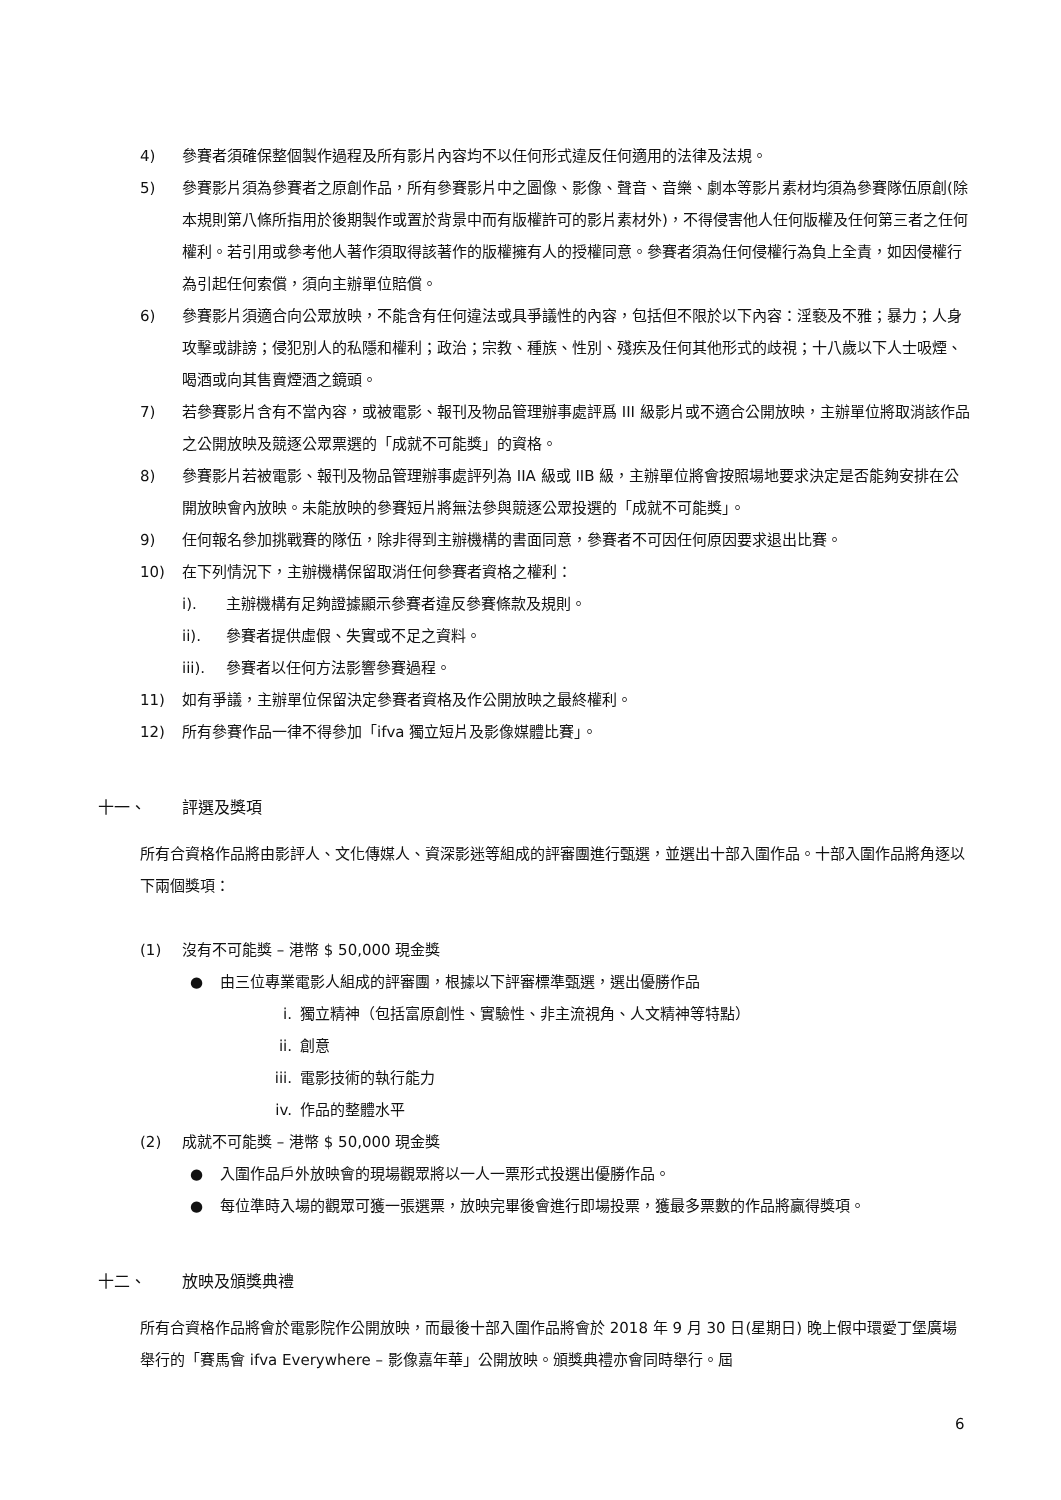4) 參賽者須確保整個製作過程及所有影片內容均不以任何形式違反任何適用的法律及法規。
5) 參賽影片須為參賽者之原創作品，所有參賽影片中之圖像、影像、聲音、音樂、劇本等影片素材均須為參賽隊伍原創(除本規則第八條所指用於後期製作或置於背景中而有版權許可的影片素材外)，不得侵害他人任何版權及任何第三者之任何權利。若引用或參考他人著作須取得該著作的版權擁有人的授權同意。參賽者須為任何侵權行為負上全責，如因侵權行為引起任何索償，須向主辦單位賠償。
6) 參賽影片須適合向公眾放映，不能含有任何違法或具爭議性的內容，包括但不限於以下內容：淫褻及不雅；暴力；人身攻擊或誹謗；侵犯別人的私隱和權利；政治；宗教、種族、性別、殘疾及任何其他形式的歧視；十八歲以下人士吸煙、喝酒或向其售賣煙酒之鏡頭。
7) 若參賽影片含有不當內容，或被電影、報刊及物品管理辦事處評爲 III 級影片或不適合公開放映，主辦單位將取消該作品之公開放映及競逐公眾票選的「成就不可能獎」的資格。
8) 參賽影片若被電影、報刊及物品管理辦事處評列為 IIA 級或 IIB 級，主辦單位將會按照場地要求決定是否能夠安排在公開放映會內放映。未能放映的參賽短片將無法參與競逐公眾投選的「成就不可能獎」。
9) 任何報名參加挑戰賽的隊伍，除非得到主辦機構的書面同意，參賽者不可因任何原因要求退出比賽。
10) 在下列情況下，主辦機構保留取消任何參賽者資格之權利：
i). 主辦機構有足夠證據顯示參賽者違反參賽條款及規則。
ii). 參賽者提供虛假、失實或不足之資料。
iii). 參賽者以任何方法影響參賽過程。
11) 如有爭議，主辦單位保留決定參賽者資格及作公開放映之最終權利。
12) 所有參賽作品一律不得參加「ifva 獨立短片及影像媒體比賽」。
十一、 評選及獎項
所有合資格作品將由影評人、文化傳媒人、資深影迷等組成的評審團進行甄選，並選出十部入圍作品。十部入圍作品將角逐以下兩個獎項：
(1) 沒有不可能獎 – 港幣 $ 50,000 現金獎
● 由三位專業電影人組成的評審團，根據以下評審標準甄選，選出優勝作品
i. 獨立精神（包括富原創性、實驗性、非主流視角、人文精神等特點）
ii. 創意
iii. 電影技術的執行能力
iv. 作品的整體水平
(2) 成就不可能獎 – 港幣 $ 50,000 現金獎
● 入圍作品戶外放映會的現場觀眾將以一人一票形式投選出優勝作品。
● 每位準時入場的觀眾可獲一張選票，放映完畢後會進行即場投票，獲最多票數的作品將贏得獎項。
十二、 放映及頒獎典禮
所有合資格作品將會於電影院作公開放映，而最後十部入圍作品將會於 2018 年 9 月 30 日(星期日) 晚上假中環愛丁堡廣場舉行的「賽馬會 ifva Everywhere – 影像嘉年華」公開放映。頒獎典禮亦會同時舉行。屆
6